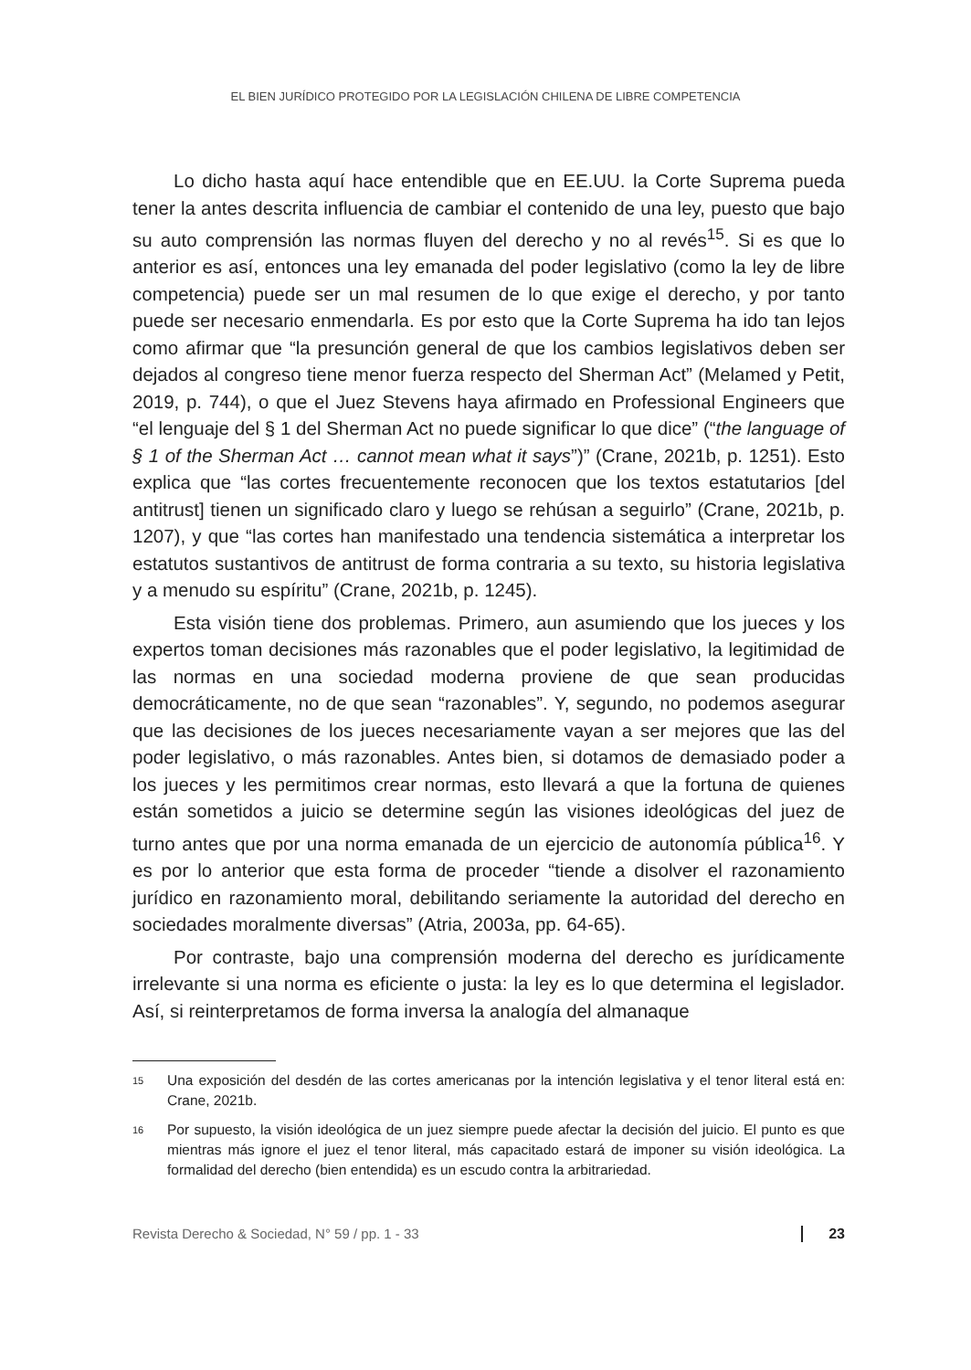EL BIEN JURÍDICO PROTEGIDO POR LA LEGISLACIÓN CHILENA DE LIBRE COMPETENCIA
Lo dicho hasta aquí hace entendible que en EE.UU. la Corte Suprema pueda tener la antes descrita influencia de cambiar el contenido de una ley, puesto que bajo su auto comprensión las normas fluyen del derecho y no al revés<sup>15</sup>. Si es que lo anterior es así, entonces una ley emanada del poder legislativo (como la ley de libre competencia) puede ser un mal resumen de lo que exige el derecho, y por tanto puede ser necesario enmendarla. Es por esto que la Corte Suprema ha ido tan lejos como afirmar que “la presunción general de que los cambios legislativos deben ser dejados al congreso tiene menor fuerza respecto del Sherman Act” (Melamed y Petit, 2019, p. 744), o que el Juez Stevens haya afirmado en Professional Engineers que “el lenguaje del § 1 del Sherman Act no puede significar lo que dice” (“the language of § 1 of the Sherman Act … cannot mean what it says”)” (Crane, 2021b, p. 1251). Esto explica que “las cortes frecuentemente reconocen que los textos estatutarios [del antitrust] tienen un significado claro y luego se rehúsan a seguirlo” (Crane, 2021b, p. 1207), y que “las cortes han manifestado una tendencia sistemática a interpretar los estatutos sustantivos de antitrust de forma contraria a su texto, su historia legislativa y a menudo su espíritu” (Crane, 2021b, p. 1245).
Esta visión tiene dos problemas. Primero, aun asumiendo que los jueces y los expertos toman decisiones más razonables que el poder legislativo, la legitimidad de las normas en una sociedad moderna proviene de que sean producidas democráticamente, no de que sean “razonables”. Y, segundo, no podemos asegurar que las decisiones de los jueces necesariamente vayan a ser mejores que las del poder legislativo, o más razonables. Antes bien, si dotamos de demasiado poder a los jueces y les permitimos crear normas, esto llevará a que la fortuna de quienes están sometidos a juicio se determine según las visiones ideológicas del juez de turno antes que por una norma emanada de un ejercicio de autonomía pública<sup>16</sup>. Y es por lo anterior que esta forma de proceder “tiende a disolver el razonamiento jurídico en razonamiento moral, debilitando seriamente la autoridad del derecho en sociedades moralmente diversas” (Atria, 2003a, pp. 64-65).
Por contraste, bajo una comprensión moderna del derecho es jurídicamente irrelevante si una norma es eficiente o justa: la ley es lo que determina el legislador. Así, si reinterpretamos de forma inversa la analogía del almanaque
15 Una exposición del desdén de las cortes americanas por la intención legislativa y el tenor literal está en: Crane, 2021b.
16 Por supuesto, la visión ideológica de un juez siempre puede afectar la decisión del juicio. El punto es que mientras más ignore el juez el tenor literal, más capacitado estará de imponer su visión ideológica. La formalidad del derecho (bien entendida) es un escudo contra la arbitrariedad.
Revista Derecho & Sociedad, N° 59 / pp. 1 - 33 23